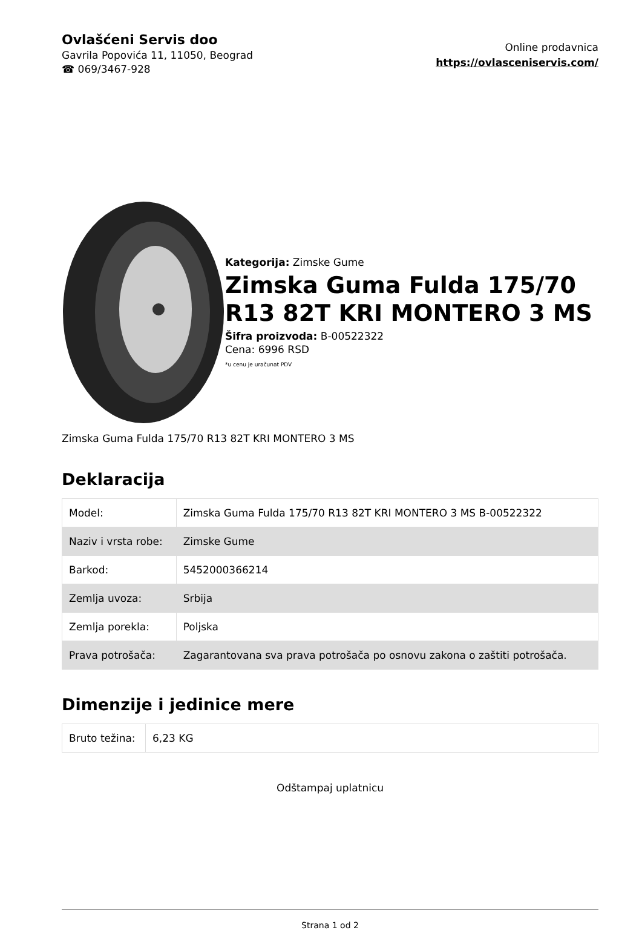Ovlašćeni Servis doo
Gavrila Popovića 11, 11050, Beograd
☎ 069/3467-928
Online prodavnica
https://ovlasceniservis.com/
Kategorija: Zimske Gume
Zimska Guma Fulda 175/70 R13 82T KRI MONTERO 3 MS
Šifra proizvoda: B-00522322
Cena: 6996 RSD
*u cenu je uračunat PDV
Zimska Guma Fulda 175/70 R13 82T KRI MONTERO 3 MS
Deklaracija
| Model: | Zimska Guma Fulda 175/70 R13 82T KRI MONTERO 3 MS B-00522322 |
| Naziv i vrsta robe: | Zimske Gume |
| Barkod: | 5452000366214 |
| Zemlja uvoza: | Srbija |
| Zemlja porekla: | Poljska |
| Prava potrošača: | Zagarantovana sva prava potrošača po osnovu zakona o zaštiti potrošača. |
Dimenzije i jedinice mere
| Bruto težina: | 6,23 KG |
Odštampaj uplatnicu
Strana 1 od 2